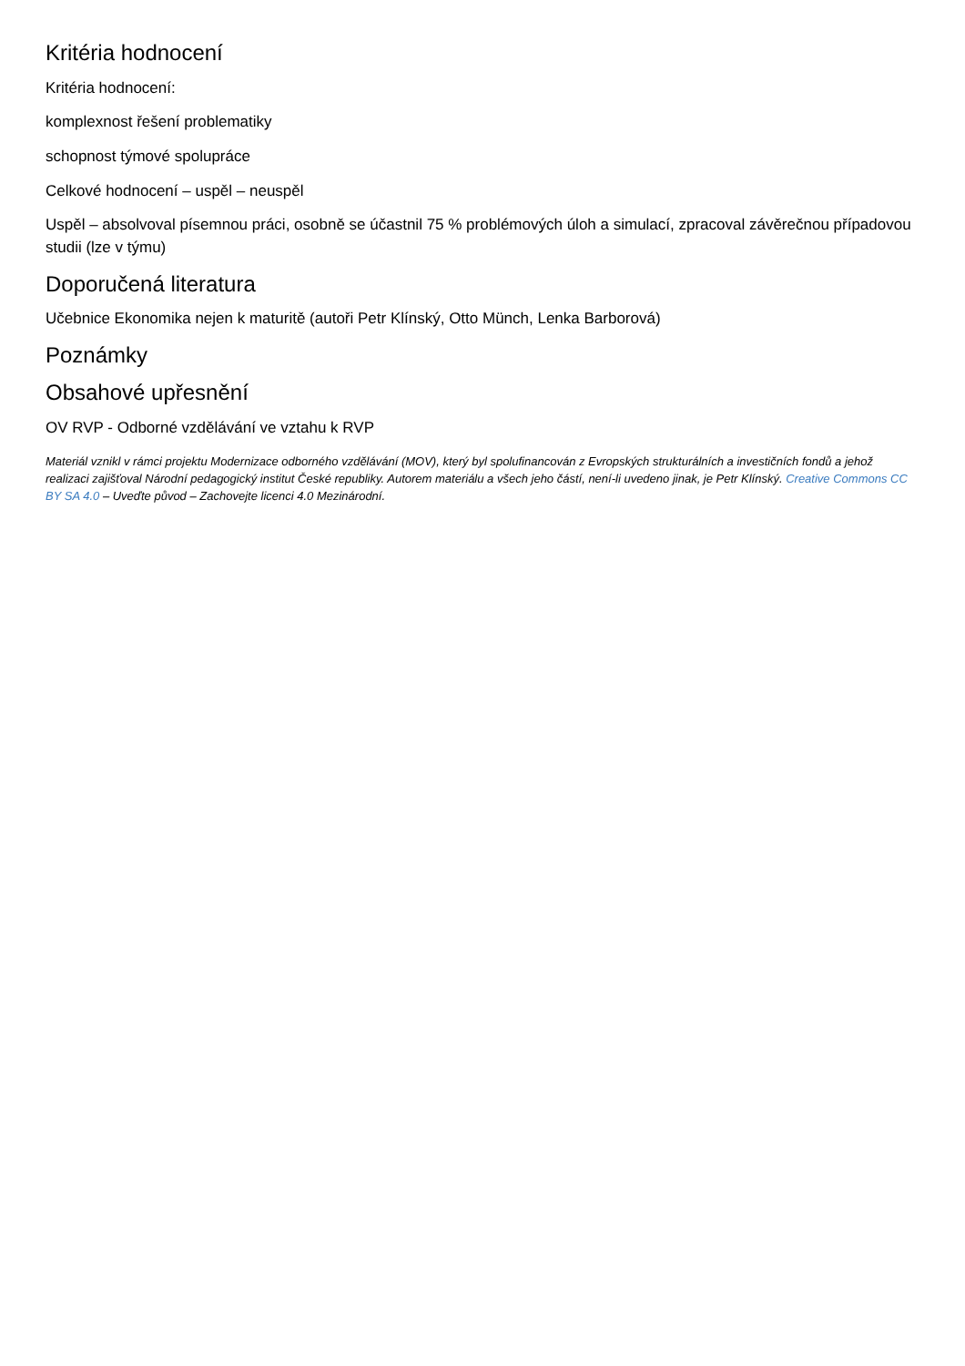Kritéria hodnocení
Kritéria hodnocení:
komplexnost řešení problematiky
schopnost týmové spolupráce
Celkové hodnocení – uspěl – neuspěl
Uspěl – absolvoval písemnou práci, osobně se účastnil 75 % problémových úloh a simulací, zpracoval závěrečnou případovou studii (lze v týmu)
Doporučená literatura
Učebnice Ekonomika nejen k maturitě (autoři Petr Klínský, Otto Münch, Lenka Barborová)
Poznámky
Obsahové upřesnění
OV RVP - Odborné vzdělávání ve vztahu k RVP
Materiál vznikl v rámci projektu Modernizace odborného vzdělávání (MOV), který byl spolufinancován z Evropských strukturálních a investičních fondů a jehož realizaci zajišťoval Národní pedagogický institut České republiky. Autorem materiálu a všech jeho částí, není-li uvedeno jinak, je Petr Klínský. Creative Commons CC BY SA 4.0 – Uveďte původ – Zachovejte licenci 4.0 Mezinárodní.